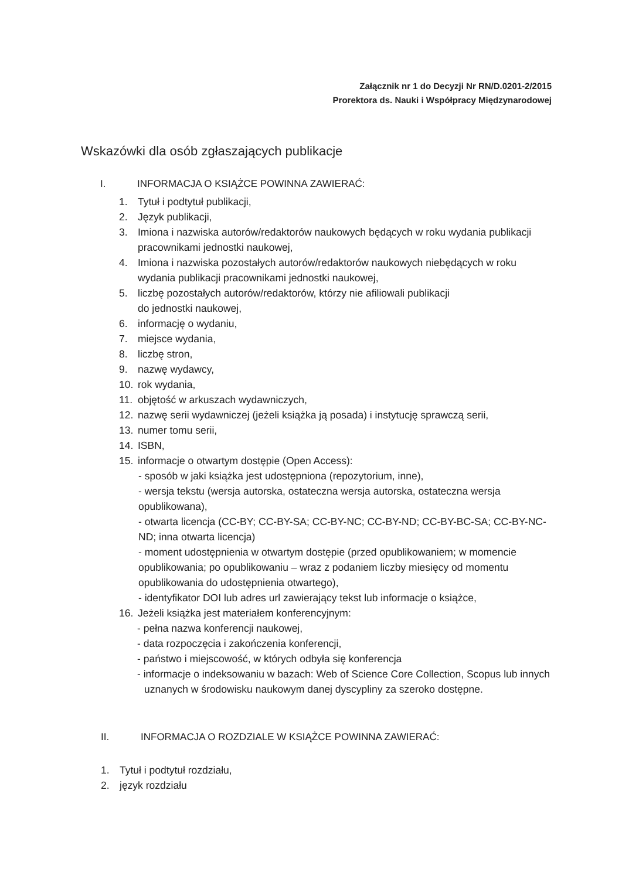Załącznik nr 1 do Decyzji Nr RN/D.0201-2/2015
Prorektora ds. Nauki i Współpracy Międzynarodowej
Wskazówki dla osób zgłaszających publikacje
I. INFORMACJA O KSIĄŻCE POWINNA ZAWIERAĆ:
1. Tytuł i podtytuł publikacji,
2. Język publikacji,
3. Imiona i nazwiska autorów/redaktorów naukowych będących w roku wydania publikacji pracownikami jednostki naukowej,
4. Imiona i nazwiska pozostałych autorów/redaktorów naukowych niebędących w roku wydania publikacji pracownikami jednostki naukowej,
5. liczbę pozostałych autorów/redaktorów, którzy nie afiliowali publikacji
do jednostki naukowej,
6. informację o wydaniu,
7. miejsce wydania,
8. liczbę stron,
9. nazwę wydawcy,
10. rok wydania,
11. objętość w arkuszach wydawniczych,
12. nazwę serii wydawniczej (jeżeli książka ją posada) i instytucję sprawczą serii,
13. numer tomu serii,
14. ISBN,
15. informacje o otwartym dostępie (Open Access):
- sposób w jaki książka jest udostępniona (repozytorium, inne),
- wersja tekstu (wersja autorska, ostateczna wersja autorska, ostateczna wersja opublikowana),
- otwarta licencja (CC-BY; CC-BY-SA; CC-BY-NC; CC-BY-ND; CC-BY-BC-SA; CC-BY-NC-ND; inna otwarta licencja)
- moment udostępnienia w otwartym dostępie (przed opublikowaniem; w momencie opublikowania; po opublikowaniu – wraz z podaniem liczby miesięcy od momentu opublikowania do udostępnienia otwartego),
- identyfikator DOI lub adres url zawierający tekst lub informacje o książce,
16. Jeżeli książka jest materiałem konferencyjnym:
- pełna nazwa konferencji naukowej,
- data rozpoczęcia i zakończenia konferencji,
- państwo i miejscowość, w których odbyła się konferencja
- informacje o indeksowaniu w bazach: Web of Science Core Collection, Scopus lub innych uznanych w środowisku naukowym danej dyscypliny za szeroko dostępne.
II. INFORMACJA O ROZDZIALE W KSIĄŻCE POWINNA ZAWIERAĆ:
1. Tytuł i podtytuł rozdziału,
2. język rozdziału